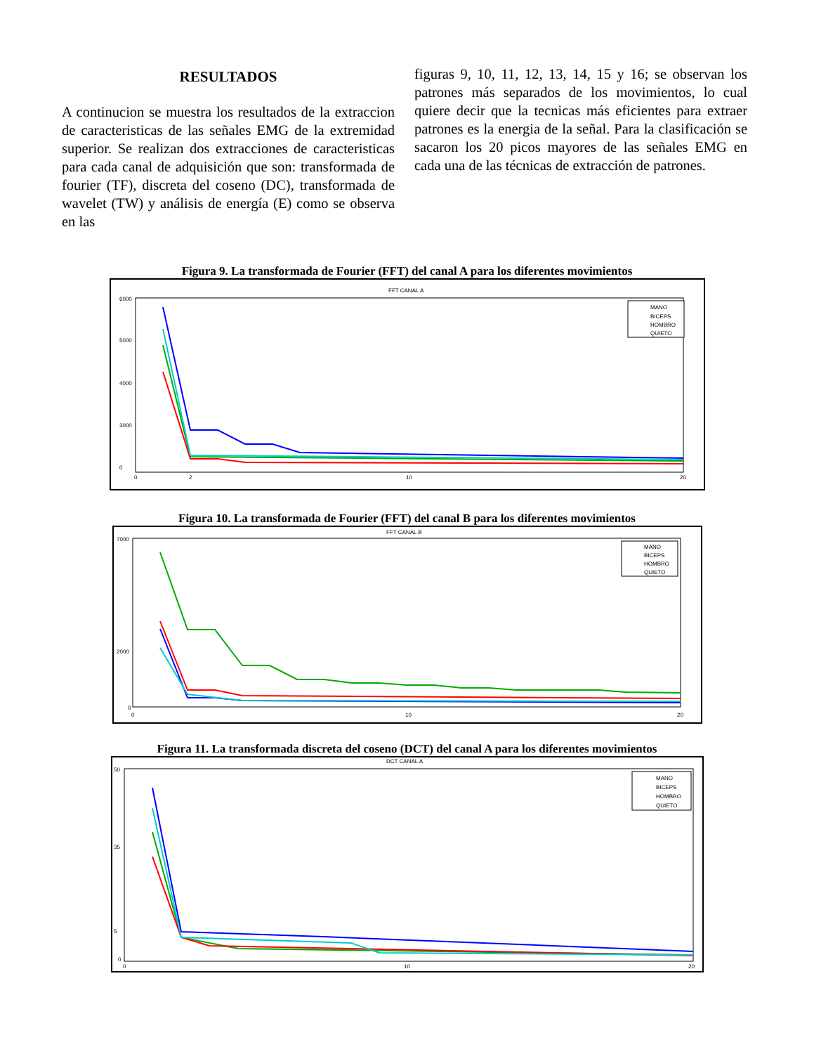RESULTADOS
A continucion se muestra los resultados de la extraccion de caracteristicas de las señales EMG de la extremidad superior. Se realizan dos extracciones de caracteristicas para cada canal de adquisición que son: transformada de fourier (TF), discreta del coseno (DC), transformada de wavelet (TW) y análisis de energía (E) como se observa en las
figuras 9, 10, 11, 12, 13, 14, 15 y 16; se observan los patrones más separados de los movimientos, lo cual quiere decir que la tecnicas más eficientes para extraer patrones es la energia de la señal. Para la clasificación se sacaron los 20 picos mayores de las señales EMG en cada una de las técnicas de extracción de patrones.
Figura 9. La transformada de Fourier (FFT) del canal A para los diferentes movimientos
FFT CANAL A
6000
5000
4000
3000
0
0
2
10
20
MANO
BICEPS
HOMBRO
QUIETO
Figura 10. La transformada de Fourier (FFT) del canal B para los diferentes movimientos
FFT CANAL B
7000
2000
0
0
10
20
MANO
BICEPS
HOMBRO
QUIETO
Figura 11. La transformada discreta del coseno (DCT) del canal A para los diferentes movimientos
DCT CANAL A
50
35
5
0
0
10
20
MANO
BICEPS
HOMBRO
QUIETO